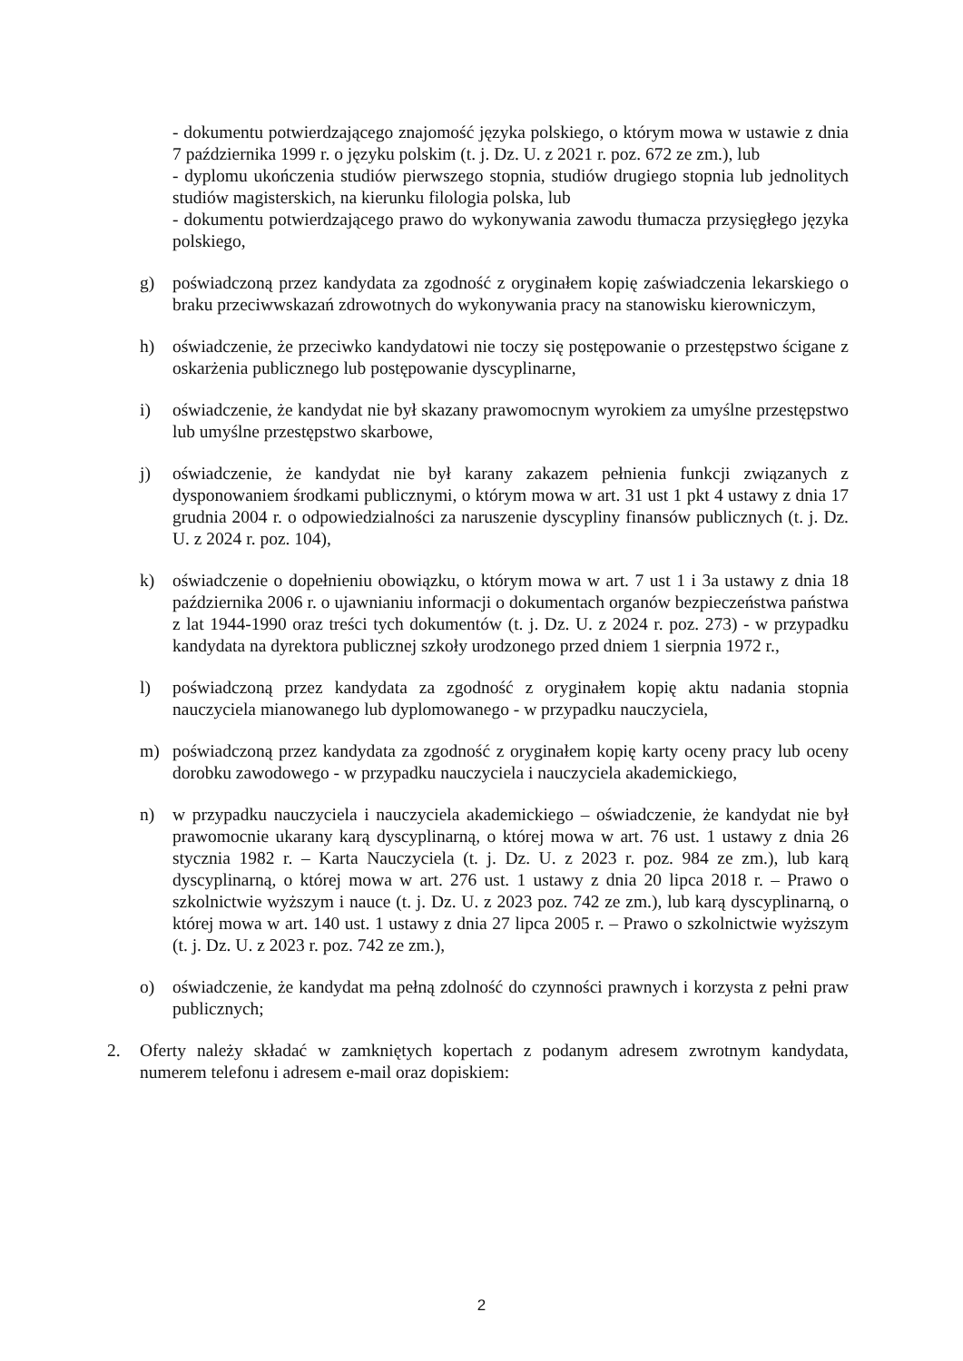- dokumentu potwierdzającego znajomość języka polskiego, o którym mowa w ustawie z dnia 7 października 1999 r. o języku polskim (t. j. Dz. U. z 2021 r. poz. 672 ze zm.), lub
- dyplomu ukończenia studiów pierwszego stopnia, studiów drugiego stopnia lub jednolitych studiów magisterskich, na kierunku filologia polska, lub
- dokumentu potwierdzającego prawo do wykonywania zawodu tłumacza przysięgłego języka polskiego,
g) poświadczoną przez kandydata za zgodność z oryginałem kopię zaświadczenia lekarskiego o braku przeciwwskazań zdrowotnych do wykonywania pracy na stanowisku kierowniczym,
h) oświadczenie, że przeciwko kandydatowi nie toczy się postępowanie o przestępstwo ścigane z oskarżenia publicznego lub postępowanie dyscyplinarne,
i) oświadczenie, że kandydat nie był skazany prawomocnym wyrokiem za umyślne przestępstwo lub umyślne przestępstwo skarbowe,
j) oświadczenie, że kandydat nie był karany zakazem pełnienia funkcji związanych z dysponowaniem środkami publicznymi, o którym mowa w art. 31 ust 1 pkt 4 ustawy z dnia 17 grudnia 2004 r. o odpowiedzialności za naruszenie dyscypliny finansów publicznych (t. j. Dz. U. z 2024 r. poz. 104),
k) oświadczenie o dopełnieniu obowiązku, o którym mowa w art. 7 ust 1 i 3a ustawy z dnia 18 października 2006 r. o ujawnianiu informacji o dokumentach organów bezpieczeństwa państwa z lat 1944-1990 oraz treści tych dokumentów (t. j. Dz. U. z 2024 r. poz. 273) - w przypadku kandydata na dyrektora publicznej szkoły urodzonego przed dniem 1 sierpnia 1972 r.,
l) poświadczoną przez kandydata za zgodność z oryginałem kopię aktu nadania stopnia nauczyciela mianowanego lub dyplomowanego - w przypadku nauczyciela,
m) poświadczoną przez kandydata za zgodność z oryginałem kopię karty oceny pracy lub oceny dorobku zawodowego - w przypadku nauczyciela i nauczyciela akademickiego,
n) w przypadku nauczyciela i nauczyciela akademickiego – oświadczenie, że kandydat nie był prawomocnie ukarany karą dyscyplinarną, o której mowa w art. 76 ust. 1 ustawy z dnia 26 stycznia 1982 r. – Karta Nauczyciela (t. j. Dz. U. z 2023 r. poz. 984 ze zm.), lub karą dyscyplinarną, o której mowa w art. 276 ust. 1 ustawy z dnia 20 lipca 2018 r. – Prawo o szkolnictwie wyższym i nauce (t. j. Dz. U. z 2023 poz. 742 ze zm.), lub karą dyscyplinarną, o której mowa w art. 140 ust. 1 ustawy z dnia 27 lipca 2005 r. – Prawo o szkolnictwie wyższym (t. j. Dz. U. z 2023 r. poz. 742 ze zm.),
o) oświadczenie, że kandydat ma pełną zdolność do czynności prawnych i korzysta z pełni praw publicznych;
2. Oferty należy składać w zamkniętych kopertach z podanym adresem zwrotnym kandydata, numerem telefonu i adresem e-mail oraz dopiskiem:
2